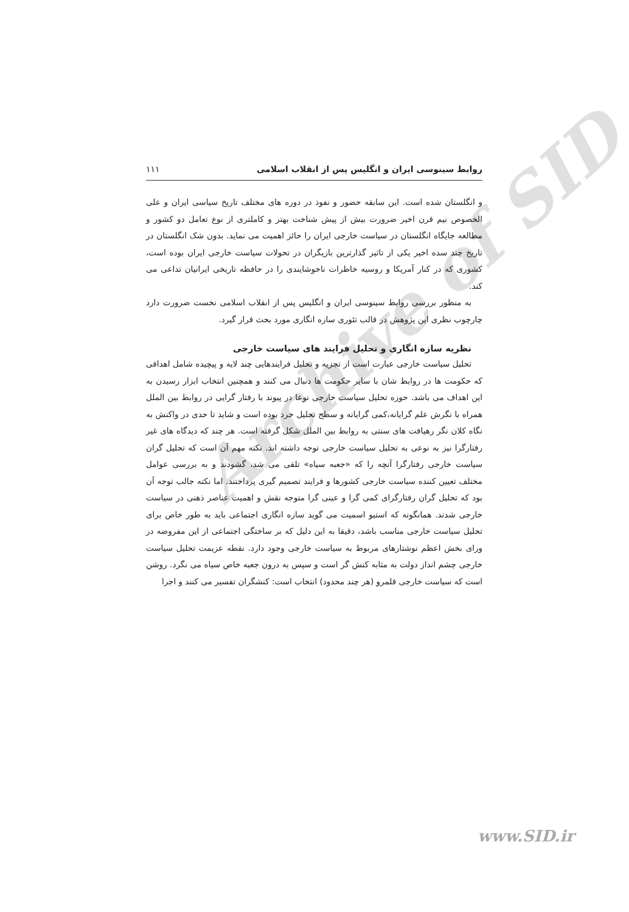Archive of SID
روابط سینوسی ایران و انگلیس پس از انقلاب اسلامی ۱۱۱
و انگلستان شده است. این سابقه حضور و نفوذ در دوره های مختلف تاریخ سیاسی ایران و علی الخصوص نیم قرن اخیر ضرورت بیش از پیش شناخت بهتر و کاملتری از نوع تعامل دو کشور و مطالعه جایگاه انگلستان در سیاست خارجی ایران را حائز اهمیت می نماید. بدون شک انگلستان در تاریخ چند سده اخیر یکی از تاثیر گذارترین بازیگران در تحولات سیاست خارجی ایران بوده است، کشوری که در کنار آمریکا و روسیه خاطرات ناخوشایندی را در حافظه تاریخی ایرانیان تداعی می کند.
به منظور بررسی روابط سینوسی ایران و انگلیس پس از انقلاب اسلامی نخست ضرورت دارد چارچوب نظری این پژوهش در قالب تئوری سازه انگاری مورد بحث قرار گیرد.
نظریه سازه انگاری و تحلیل فرایند های سیاست خارجی
تحلیل سیاست خارجی عبارت است از تجزیه و تحلیل فرایندهایی چند لایه و پیچیده شامل اهدافی که حکومت ها در روابط شان با سایر حکومت ها دنبال می کنند و همچنین انتخاب ابزار رسیدن به این اهداف می باشد. حوزه تحلیل سیاست خارجی نوعا در پیوند با رفتار گرایی در روابط بین الملل همراه با نگرش علم گرایانه،کمی گرایانه و سطح تحلیل خرد بوده است و شاید تا حدی در واکنش به نگاه کلان نگر رهیافت های سنتی به روابط بین الملل شکل گرفته است. هر چند که دیدگاه های غیر رفتارگرا نیز به نوعی به تحلیل سیاست خارجی توجه داشته اند. نکته مهم آن است که تحلیل گران سیاست خارجی رفتارگرا آنچه را که «جعبه سیاه» تلقی می شد، گشودند و به بررسی عوامل مختلف تعیین کننده سیاست خارجی کشورها و فرایند تصمیم گیری پرداختند. اما نکته جالب توجه آن بود که تحلیل گران رفتارگرای کمی گرا و عینی گرا متوجه نقش و اهمیت عناصر ذهنی در سیاست خارجی شدند. همانگونه که استیو اسمیت می گوید سازه انگاری اجتماعی باید به طور خاص برای تحلیل سیاست خارجی مناسب باشد، دقیقا به این دلیل که بر ساختگی اجتماعی از این مفروضه در ورای بخش اعظم نوشتارهای مربوط به سیاست خارجی وجود دارد. نقطه عزیمت تحلیل سیاست خارجی چشم انداز دولت به مثابه کنش گر است و سپس به درون جعبه خاص سیاه می نگرد. روشن است که سیاست خارجی قلمرو (هر چند محدود) انتخاب است: کنشگران تفسیر می کنند و اجرا
www.SID.ir